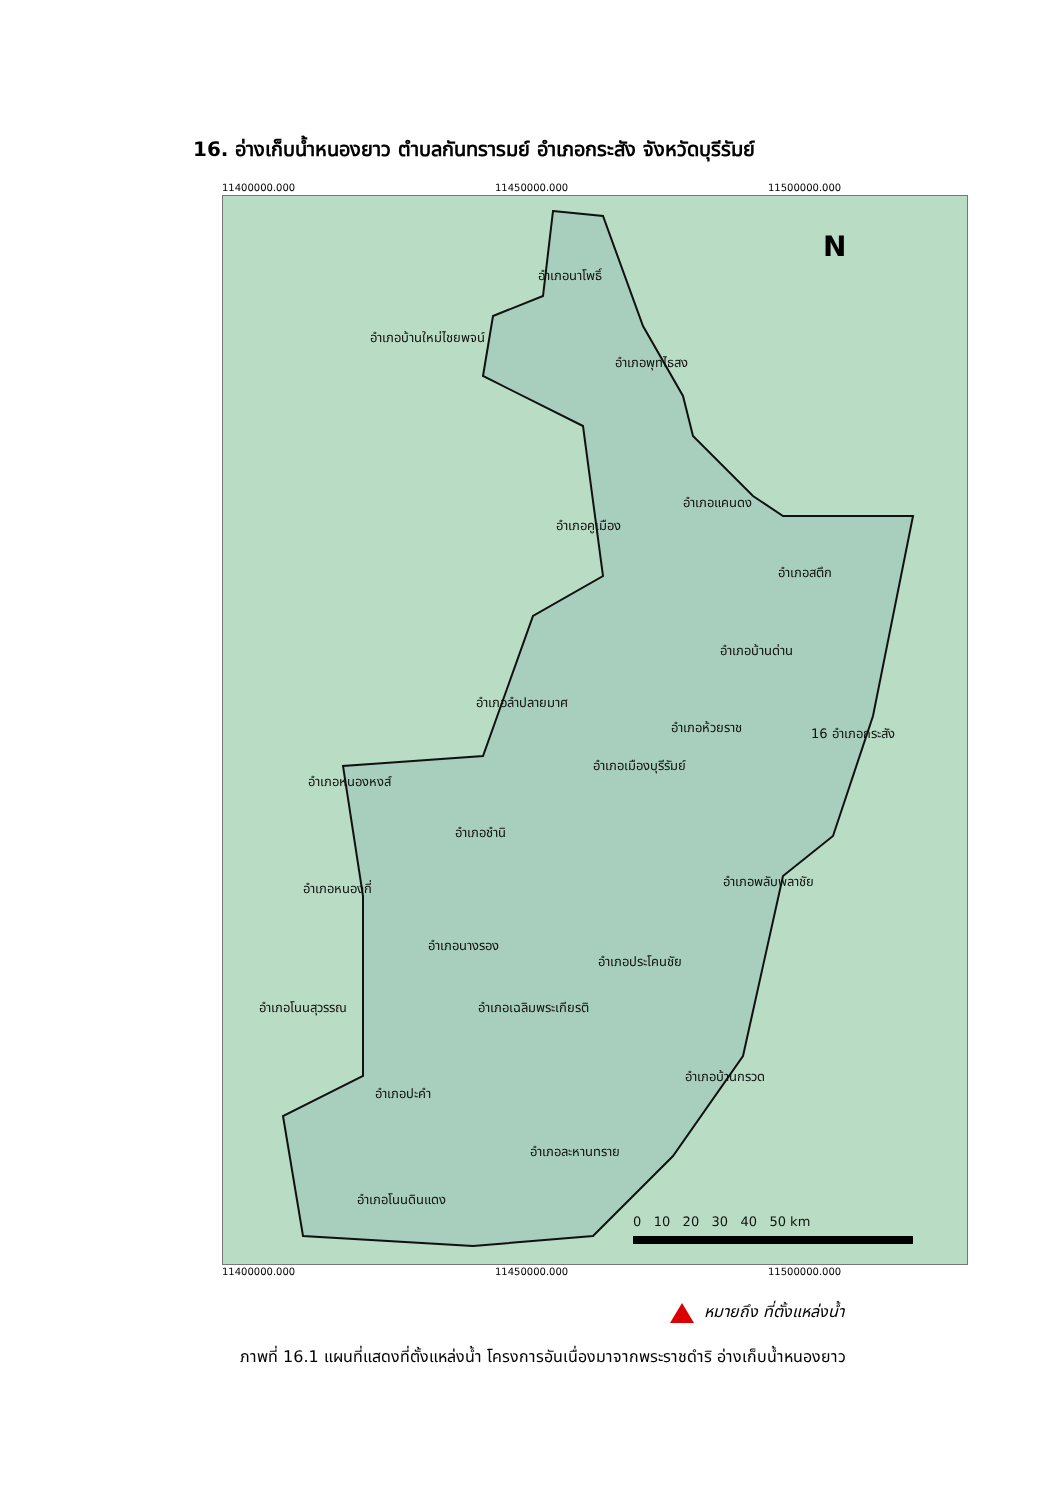16. อ่างเก็บน้ำหนองยาว ตำบลกันทรารมย์ อำเภอกระสัง จังหวัดบุรีรัมย์
11400000.000 11450000.000 11500000.000
N
อำเภอนาโพธิ์
อำเภอบ้านใหม่ไชยพจน์
อำเภอพุทไธสง
อำเภอแคนดง
อำเภอคูเมือง
อำเภอสตึก
อำเภอบ้านด่าน
อำเภอลำปลายมาศ
อำเภอห้วยราช 16 อำเภอกระสัง
อำเภอเมืองบุรีรัมย์
อำเภอหนองหงส์
อำเภอชำนิ
อำเภอพลับพลาชัย
อำเภอหนองกี่
อำเภอนางรอง
อำเภอประโคนชัย
อำเภอโนนสุวรรณ อำเภอเฉลิมพระเกียรติ
อำเภอบ้านกรวด
อำเภอปะคำ
อำเภอละหานทราย
อำเภอโนนดินแดง
0 10 20 30 40 50 km
11400000.000 11450000.000 11500000.000
หมายถึง ที่ตั้งแหล่งน้ำ
ภาพที่ 16.1 แผนที่แสดงที่ตั้งแหล่งน้ำ โครงการอันเนื่องมาจากพระราชดำริ อ่างเก็บน้ำหนองยาว